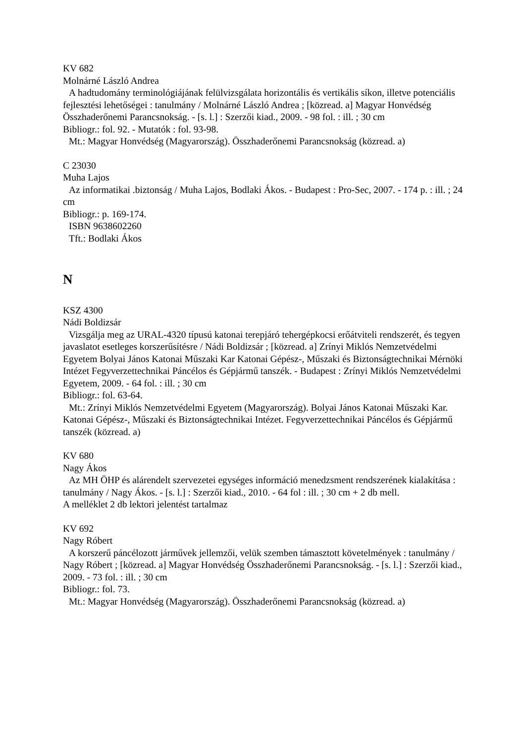KV 682
Molnárné László Andrea
A hadtudomány terminológiájának felülvizsgálata horizontális és vertikális síkon, illetve potenciális fejlesztési lehetőségei : tanulmány / Molnárné László Andrea ; [közread. a] Magyar Honvédség Összhaderőnemi Parancsnokság. - [s. l.] : Szerzői kiad., 2009. - 98 fol. : ill. ; 30 cm
Bibliogr.: fol. 92. - Mutatók : fol. 93-98.
Mt.: Magyar Honvédség (Magyarország). Összhaderőnemi Parancsnokság (közread. a)
C 23030
Muha Lajos
Az informatikai .biztonság / Muha Lajos, Bodlaki Ákos. - Budapest : Pro-Sec, 2007. - 174 p. : ill. ; 24 cm
Bibliogr.: p. 169-174.
ISBN 9638602260
Tft.: Bodlaki Ákos
N
KSZ 4300
Nádi Boldizsár
Vizsgálja meg az URAL-4320 típusú katonai terepjáró tehergépkocsi erőátviteli rendszerét, és tegyen javaslatot esetleges korszerűsítésre / Nádi Boldizsár ; [közread. a] Zrínyi Miklós Nemzetvédelmi Egyetem Bolyai János Katonai Műszaki Kar Katonai Gépész-, Műszaki és Biztonságtechnikai Mérnöki Intézet Fegyverzettechnikai Páncélos és Gépjármű tanszék. - Budapest : Zrínyi Miklós Nemzetvédelmi Egyetem, 2009. - 64 fol. : ill. ; 30 cm
Bibliogr.: fol. 63-64.
Mt.: Zrínyi Miklós Nemzetvédelmi Egyetem (Magyarország). Bolyai János Katonai Műszaki Kar. Katonai Gépész-, Műszaki és Biztonságtechnikai Intézet. Fegyverzettechnikai Páncélos és Gépjármű tanszék (közread. a)
KV 680
Nagy Ákos
Az MH ÖHP és alárendelt szervezetei egységes információ menedzsment rendszerének kialakítása : tanulmány / Nagy Ákos. - [s. l.] : Szerzői kiad., 2010. - 64 fol : ill. ; 30 cm + 2 db mell.
A melléklet 2 db lektori jelentést tartalmaz
KV 692
Nagy Róbert
A korszerű páncélozott járművek jellemzői, velük szemben támasztott követelmények : tanulmány / Nagy Róbert ; [közread. a] Magyar Honvédség Összhaderőnemi Parancsnokság. - [s. l.] : Szerzői kiad., 2009. - 73 fol. : ill. ; 30 cm
Bibliogr.: fol. 73.
Mt.: Magyar Honvédség (Magyarország). Összhaderőnemi Parancsnokság (közread. a)